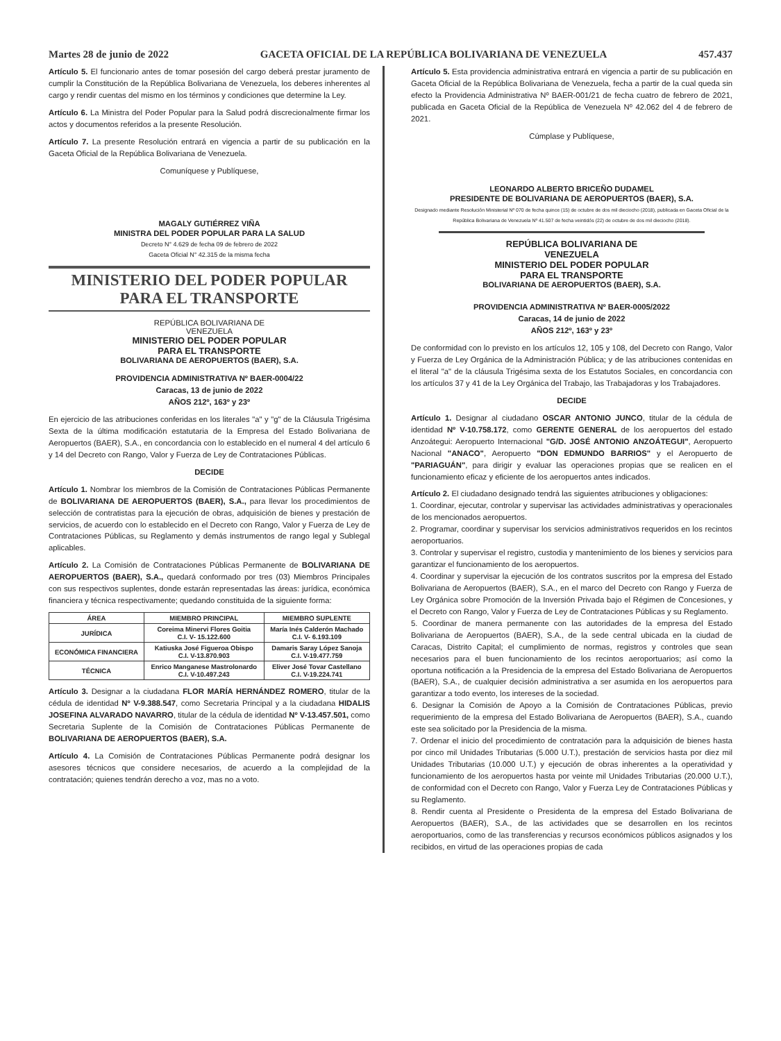Martes 28 de junio de 2022 GACETA OFICIAL DE LA REPÚBLICA BOLIVARIANA DE VENEZUELA 457.437
Artículo 5. El funcionario antes de tomar posesión del cargo deberá prestar juramento de cumplir la Constitución de la República Bolivariana de Venezuela, los deberes inherentes al cargo y rendir cuentas del mismo en los términos y condiciones que determine la Ley.
Artículo 6. La Ministra del Poder Popular para la Salud podrá discrecionalmente firmar los actos y documentos referidos a la presente Resolución.
Artículo 7. La presente Resolución entrará en vigencia a partir de su publicación en la Gaceta Oficial de la República Bolivariana de Venezuela.
Comuníquese y Publíquese,
MAGALY GUTIÉRREZ VIÑA
MINISTRA DEL PODER POPULAR PARA LA SALUD
Decreto N° 4.629 de fecha 09 de febrero de 2022
Gaceta Oficial N° 42.315 de la misma fecha
MINISTERIO DEL PODER POPULAR
PARA EL TRANSPORTE
REPÚBLICA BOLIVARIANA DE
VENEZUELA
MINISTERIO DEL PODER POPULAR
PARA EL TRANSPORTE
BOLIVARIANA DE AEROPUERTOS (BAER), S.A.
PROVIDENCIA ADMINISTRATIVA Nº BAER-0004/22
Caracas, 13 de junio de 2022
AÑOS 212º, 163º y 23º
En ejercicio de las atribuciones conferidas en los literales "a" y "g" de la Cláusula Trigésima Sexta de la última modificación estatutaria de la Empresa del Estado Bolivariana de Aeropuertos (BAER), S.A., en concordancia con lo establecido en el numeral 4 del artículo 6 y 14 del Decreto con Rango, Valor y Fuerza de Ley de Contrataciones Públicas.
DECIDE
Artículo 1. Nombrar los miembros de la Comisión de Contrataciones Públicas Permanente de BOLIVARIANA DE AEROPUERTOS (BAER), S.A., para llevar los procedimientos de selección de contratistas para la ejecución de obras, adquisición de bienes y prestación de servicios, de acuerdo con lo establecido en el Decreto con Rango, Valor y Fuerza de Ley de Contrataciones Públicas, su Reglamento y demás instrumentos de rango legal y Sublegal aplicables.
Artículo 2. La Comisión de Contrataciones Públicas Permanente de BOLIVARIANA DE AEROPUERTOS (BAER), S.A., quedará conformado por tres (03) Miembros Principales con sus respectivos suplentes, donde estarán representadas las áreas: jurídica, económica financiera y técnica respectivamente; quedando constituida de la siguiente forma:
| ÁREA | MIEMBRO PRINCIPAL | MIEMBRO SUPLENTE |
| --- | --- | --- |
| JURÍDICA | Coreima Minervi Flores Goitia C.I. V- 15.122.600 | María Inés Calderón Machado C.I. V- 6.193.109 |
| ECONÓMICA FINANCIERA | Katiuska José Figueroa Obispo C.I. V-13.870.903 | Damaris Saray López Sanoja C.I. V-19.477.759 |
| TÉCNICA | Enrico Manganese Mastrolonardo C.I. V-10.497.243 | Eliver José Tovar Castellano C.I. V-19.224.741 |
Artículo 3. Designar a la ciudadana FLOR MARÍA HERNÁNDEZ ROMERO, titular de la cédula de identidad Nº V-9.388.547, como Secretaria Principal y a la ciudadana HIDALIS JOSEFINA ALVARADO NAVARRO, titular de la cédula de identidad Nº V-13.457.501, como Secretaria Suplente de la Comisión de Contrataciones Públicas Permanente de BOLIVARIANA DE AEROPUERTOS (BAER), S.A.
Artículo 4. La Comisión de Contrataciones Públicas Permanente podrá designar los asesores técnicos que considere necesarios, de acuerdo a la complejidad de la contratación; quienes tendrán derecho a voz, mas no a voto.
Artículo 5. Esta providencia administrativa entrará en vigencia a partir de su publicación en Gaceta Oficial de la República Bolivariana de Venezuela, fecha a partir de la cual queda sin efecto la Providencia Administrativa Nº BAER-001/21 de fecha cuatro de febrero de 2021, publicada en Gaceta Oficial de la República de Venezuela Nº 42.062 del 4 de febrero de 2021.
Cúmplase y Publíquese,
LEONARDO ALBERTO BRICEÑO DUDAMEL
PRESIDENTE DE BOLIVARIANA DE AEROPUERTOS (BAER), S.A.
Designado mediante Resolución Ministerial Nº 070 de fecha quince (15) de octubre de dos mil dieciocho (2018), publicada en Gaceta Oficial de la República Bolivariana de Venezuela Nº 41.507 de fecha veintidós (22) de octubre de dos mil dieciocho (2018).
REPÚBLICA BOLIVARIANA DE
VENEZUELA
MINISTERIO DEL PODER POPULAR
PARA EL TRANSPORTE
BOLIVARIANA DE AEROPUERTOS (BAER), S.A.
PROVIDENCIA ADMINISTRATIVA Nº BAER-0005/2022
Caracas, 14 de junio de 2022
AÑOS 212º, 163º y 23º
De conformidad con lo previsto en los artículos 12, 105 y 108, del Decreto con Rango, Valor y Fuerza de Ley Orgánica de la Administración Pública; y de las atribuciones contenidas en el literal "a" de la cláusula Trigésima sexta de los Estatutos Sociales, en concordancia con los artículos 37 y 41 de la Ley Orgánica del Trabajo, las Trabajadoras y los Trabajadores.
DECIDE
Artículo 1. Designar al ciudadano OSCAR ANTONIO JUNCO, titular de la cédula de identidad Nº V-10.758.172, como GERENTE GENERAL de los aeropuertos del estado Anzoátegui: Aeropuerto Internacional "G/D. JOSÉ ANTONIO ANZOÁTEGUI", Aeropuerto Nacional "ANACO", Aeropuerto "DON EDMUNDO BARRIOS" y el Aeropuerto de "PARIAGUÁN", para dirigir y evaluar las operaciones propias que se realicen en el funcionamiento eficaz y eficiente de los aeropuertos antes indicados.
Artículo 2. El ciudadano designado tendrá las siguientes atribuciones y obligaciones:
1. Coordinar, ejecutar, controlar y supervisar las actividades administrativas y operacionales de los mencionados aeropuertos.
2. Programar, coordinar y supervisar los servicios administrativos requeridos en los recintos aeroportuarios.
3. Controlar y supervisar el registro, custodia y mantenimiento de los bienes y servicios para garantizar el funcionamiento de los aeropuertos.
4. Coordinar y supervisar la ejecución de los contratos suscritos por la empresa del Estado Bolivariana de Aeropuertos (BAER), S.A., en el marco del Decreto con Rango y Fuerza de Ley Orgánica sobre Promoción de la Inversión Privada bajo el Régimen de Concesiones, y el Decreto con Rango, Valor y Fuerza de Ley de Contrataciones Públicas y su Reglamento.
5. Coordinar de manera permanente con las autoridades de la empresa del Estado Bolivariana de Aeropuertos (BAER), S.A., de la sede central ubicada en la ciudad de Caracas, Distrito Capital; el cumplimiento de normas, registros y controles que sean necesarios para el buen funcionamiento de los recintos aeroportuarios; así como la oportuna notificación a la Presidencia de la empresa del Estado Bolivariana de Aeropuertos (BAER), S.A., de cualquier decisión administrativa a ser asumida en los aeropuertos para garantizar a todo evento, los intereses de la sociedad.
6. Designar la Comisión de Apoyo a la Comisión de Contrataciones Públicas, previo requerimiento de la empresa del Estado Bolivariana de Aeropuertos (BAER), S.A., cuando este sea solicitado por la Presidencia de la misma.
7. Ordenar el inicio del procedimiento de contratación para la adquisición de bienes hasta por cinco mil Unidades Tributarias (5.000 U.T.), prestación de servicios hasta por diez mil Unidades Tributarias (10.000 U.T.) y ejecución de obras inherentes a la operatividad y funcionamiento de los aeropuertos hasta por veinte mil Unidades Tributarias (20.000 U.T.), de conformidad con el Decreto con Rango, Valor y Fuerza Ley de Contrataciones Públicas y su Reglamento.
8. Rendir cuenta al Presidente o Presidenta de la empresa del Estado Bolivariana de Aeropuertos (BAER), S.A., de las actividades que se desarrollen en los recintos aeroportuarios, como de las transferencias y recursos económicos públicos asignados y los recibidos, en virtud de las operaciones propias de cada